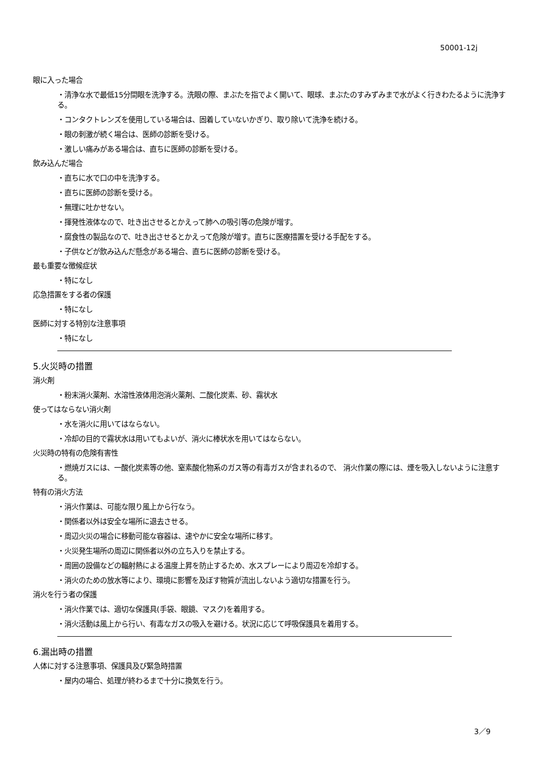50001-12j
眼に入った場合
・清浄な水で最低15分間眼を洗浄する。洗眼の際、まぶたを指でよく開いて、眼球、まぶたのすみずみまで水がよく行きわたるように洗浄する。
・コンタクトレンズを使用している場合は、固着していないかぎり、取り除いて洗浄を続ける。
・眼の刺激が続く場合は、医師の診断を受ける。
・激しい痛みがある場合は、直ちに医師の診断を受ける。
飲み込んだ場合
・直ちに水で口の中を洗浄する。
・直ちに医師の診断を受ける。
・無理に吐かせない。
・揮発性液体なので、吐き出させるとかえって肺への吸引等の危険が増す。
・腐食性の製品なので、吐き出させるとかえって危険が増す。直ちに医療措置を受ける手配をする。
・子供などが飲み込んだ懸念がある場合、直ちに医師の診断を受ける。
最も重要な徴候症状
・特になし
応急措置をする者の保護
・特になし
医師に対する特別な注意事項
・特になし
5.火災時の措置
消火剤
・粉末消火薬剤、水溶性液体用泡消火薬剤、二酸化炭素、砂、霧状水
使ってはならない消火剤
・水を消火に用いてはならない。
・冷却の目的で霧状水は用いてもよいが、消火に棒状水を用いてはならない。
火災時の特有の危険有害性
・燃焼ガスには、一酸化炭素等の他、窒素酸化物系のガス等の有毒ガスが含まれるので、 消火作業の際には、煙を吸入しないように注意する。
特有の消火方法
・消火作業は、可能な限り風上から行なう。
・関係者以外は安全な場所に退去させる。
・周辺火災の場合に移動可能な容器は、速やかに安全な場所に移す。
・火災発生場所の周辺に関係者以外の立ち入りを禁止する。
・周囲の設備などの輻射熱による温度上昇を防止するため、水スプレーにより周辺を冷却する。
・消火のための放水等により、環境に影響を及ぼす物質が流出しないよう適切な措置を行う。
消火を行う者の保護
・消火作業では、適切な保護具(手袋、眼鏡、マスク)を着用する。
・消火活動は風上から行い、有毒なガスの吸入を避ける。状況に応じて呼吸保護具を着用する。
6.漏出時の措置
人体に対する注意事項、保護具及び緊急時措置
・屋内の場合、処理が終わるまで十分に換気を行う。
3／9